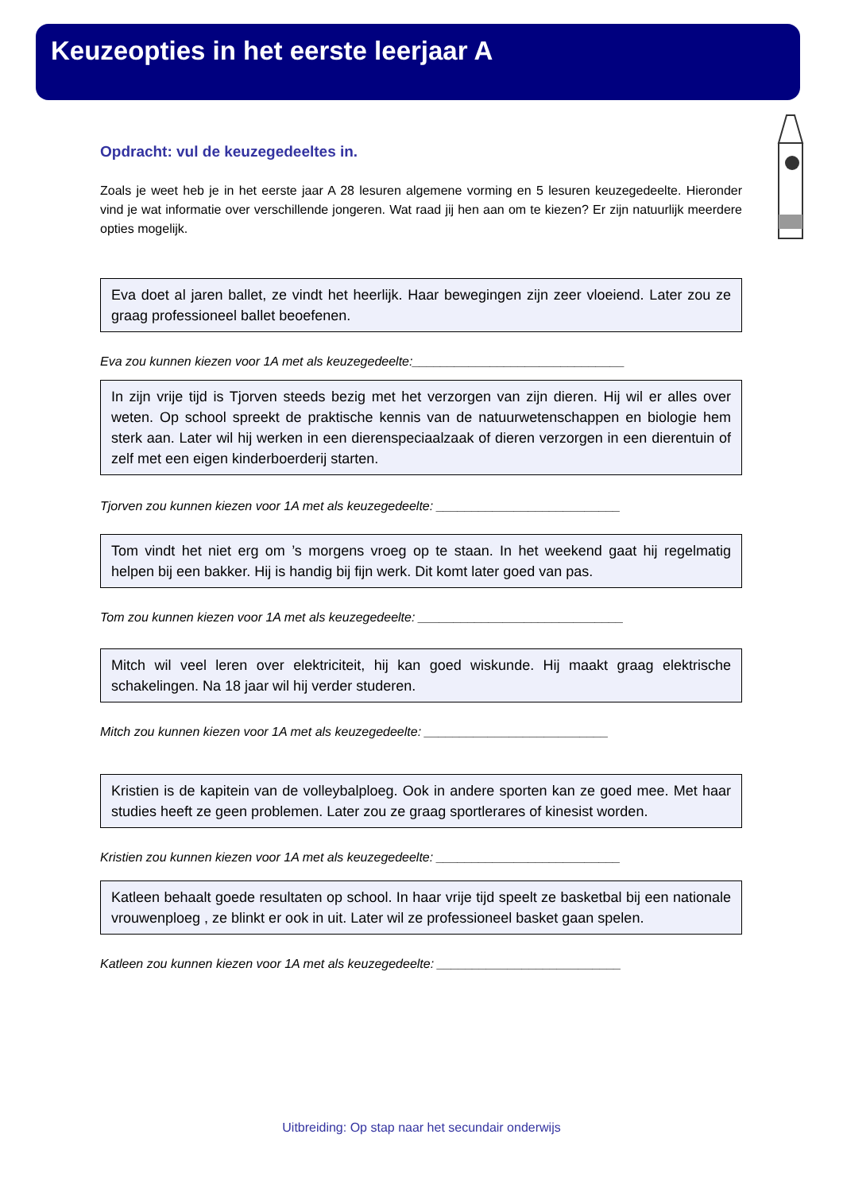Keuzeopties in het eerste leerjaar A
Opdracht: vul de keuzegedeeltes in.
Zoals je weet heb je in het eerste jaar A 28 lesuren algemene vorming en 5 lesuren keuzegedeelte. Hieronder vind je wat informatie over verschillende jongeren. Wat raad jij hen aan om te kiezen? Er zijn natuurlijk meerdere opties mogelijk.
Eva doet al jaren ballet, ze vindt het heerlijk. Haar bewegingen zijn zeer vloeiend. Later zou ze graag professioneel ballet beoefenen.
Eva zou kunnen kiezen voor 1A met als keuzegedeelte:______________________________
In zijn vrije tijd is Tjorven steeds bezig met het verzorgen van zijn dieren. Hij wil er alles over weten. Op school spreekt de praktische kennis van de natuurwetenschappen en biologie hem sterk aan. Later wil hij werken in een dierenspeciaalzaak of dieren verzorgen in een dierentuin of zelf met een eigen kinderboerderij starten.
Tjorven zou kunnen kiezen voor 1A met als keuzegedeelte: __________________________
Tom vindt het niet erg om ’s morgens vroeg op te staan. In het weekend gaat hij regelmatig helpen bij een bakker. Hij is handig bij fijn werk. Dit komt later goed van pas.
Tom zou kunnen kiezen voor 1A met als keuzegedeelte: _____________________________
Mitch wil veel leren over elektriciteit, hij kan goed wiskunde. Hij maakt graag elektrische schakelingen. Na 18 jaar wil hij verder studeren.
Mitch zou kunnen kiezen voor 1A met als keuzegedeelte: __________________________
Kristien is de kapitein van de volleybalploeg. Ook in andere sporten kan ze goed mee. Met haar studies heeft ze geen problemen. Later zou ze graag sportlerares of kinesist worden.
Kristien zou kunnen kiezen voor 1A met als keuzegedeelte: __________________________
Katleen behaalt goede resultaten op school. In haar vrije tijd speelt ze basketbal bij een nationale vrouwenploeg , ze blinkt er ook in uit. Later wil ze professioneel basket gaan spelen.
Katleen zou kunnen kiezen voor 1A met als keuzegedeelte: __________________________
Uitbreiding: Op stap naar het secundair onderwijs